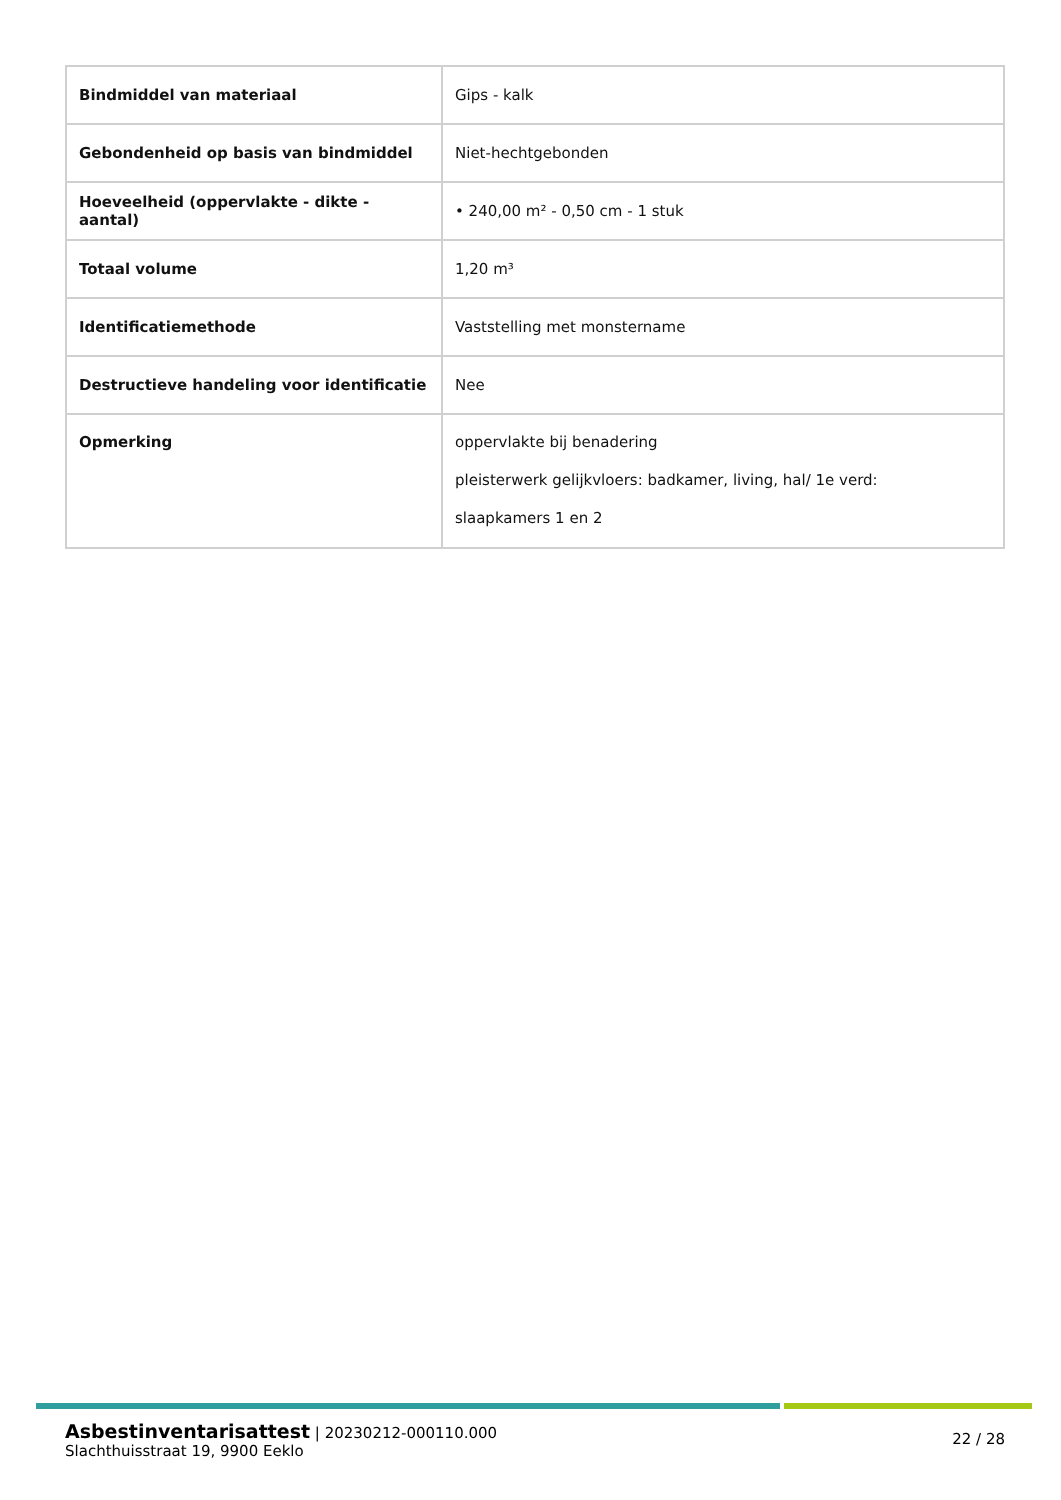| Bindmiddel van materiaal | Gips - kalk |
| Gebondenheid op basis van bindmiddel | Niet-hechtgebonden |
| Hoeveelheid (oppervlakte - dikte - aantal) | • 240,00 m² - 0,50 cm - 1 stuk |
| Totaal volume | 1,20 m³ |
| Identificatiemethode | Vaststelling met monstername |
| Destructieve handeling voor identificatie | Nee |
| Opmerking | oppervlakte bij benadering pleisterwerk gelijkvloers: badkamer, living, hal/ 1e verd: slaapkamers 1 en 2 |
Asbestinventarisattest | 20230212-000110.000
Slachthuisstraat 19, 9900 Eeklo
22 / 28